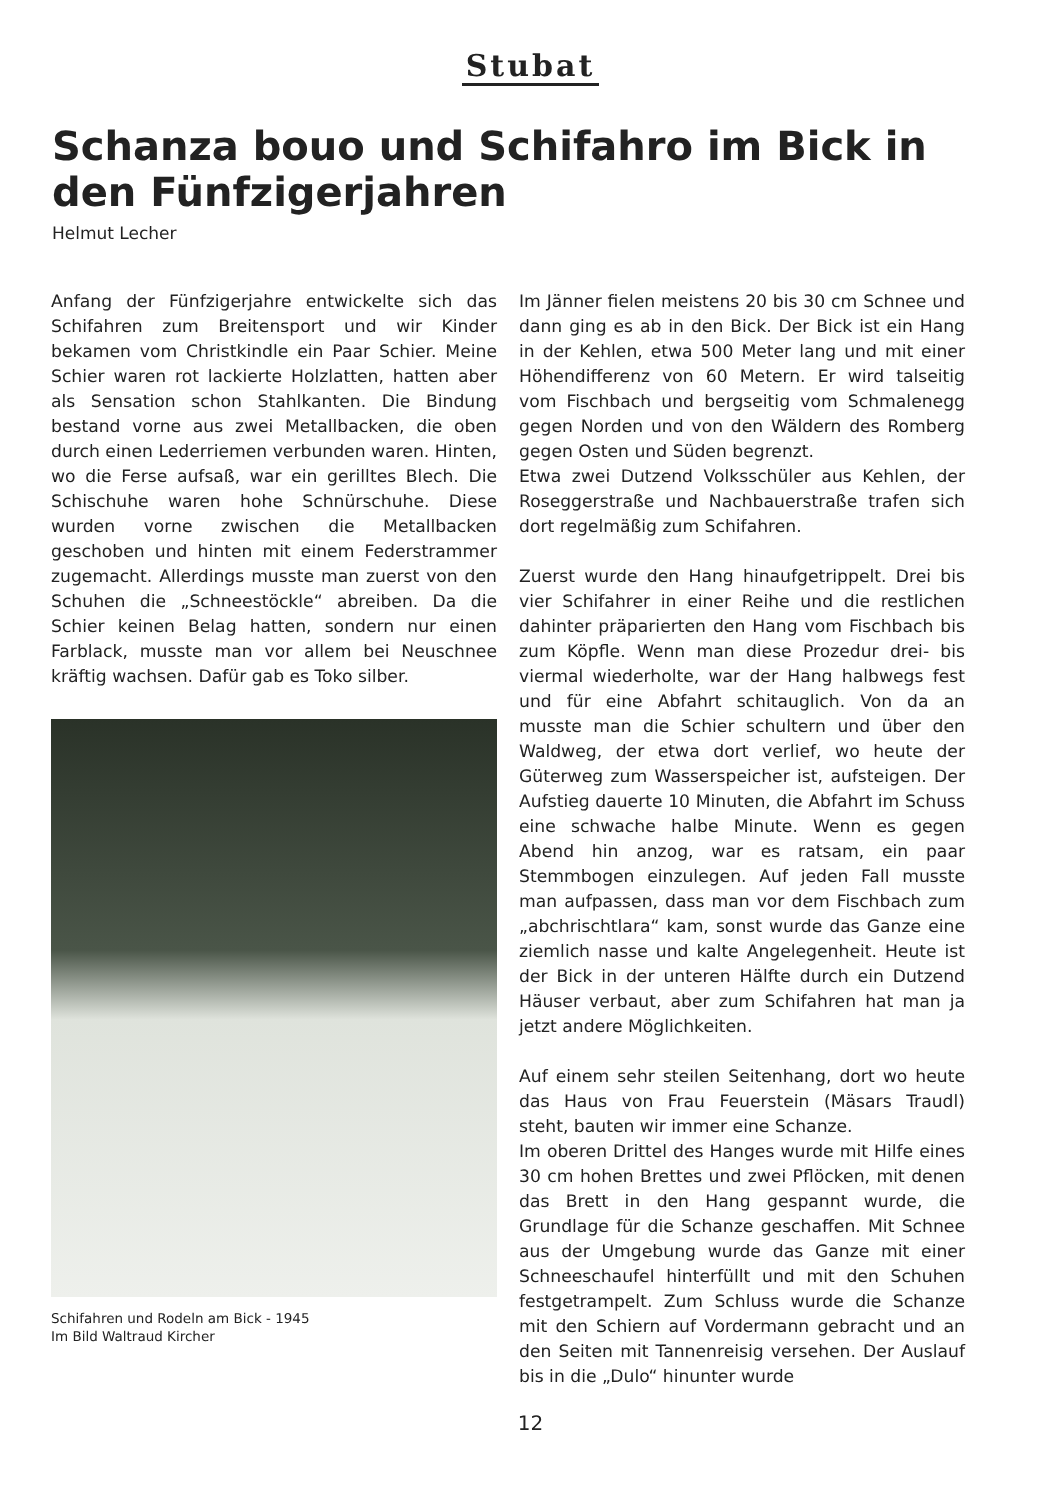Stubat
Schanza bouo und Schifahro im Bick in den Fünfzigerjahren
Helmut Lecher
Anfang der Fünfzigerjahre entwickelte sich das Schifahren zum Breitensport und wir Kinder bekamen vom Christkindle ein Paar Schier. Meine Schier waren rot lackierte Holzlatten, hatten aber als Sensation schon Stahlkanten. Die Bindung bestand vorne aus zwei Metallbacken, die oben durch einen Lederriemen verbunden waren. Hinten, wo die Ferse aufsaß, war ein gerilltes Blech. Die Schischuhe waren hohe Schnürschuhe. Diese wurden vorne zwischen die Metallbacken geschoben und hinten mit einem Federstrammer zugemacht. Allerdings musste man zuerst von den Schuhen die „Schneestöckle“ abreiben. Da die Schier keinen Belag hatten, sondern nur einen Farblack, musste man vor allem bei Neuschnee kräftig wachsen. Dafür gab es Toko silber.
Schifahren und Rodeln am Bick - 1945
Im Bild Waltraud Kircher
Im Jänner fielen meistens 20 bis 30 cm Schnee und dann ging es ab in den Bick. Der Bick ist ein Hang in der Kehlen, etwa 500 Meter lang und mit einer Höhendifferenz von 60 Metern. Er wird talseitig vom Fischbach und bergseitig vom Schmalenegg gegen Norden und von den Wäldern des Romberg gegen Osten und Süden begrenzt.
Etwa zwei Dutzend Volksschüler aus Kehlen, der Roseggerstraße und Nachbauerstraße trafen sich dort regelmäßig zum Schifahren.
Zuerst wurde den Hang hinaufgetrippelt. Drei bis vier Schifahrer in einer Reihe und die restlichen dahinter präparierten den Hang vom Fischbach bis zum Köpfle. Wenn man diese Prozedur drei- bis viermal wiederholte, war der Hang halbwegs fest und für eine Abfahrt schitauglich. Von da an musste man die Schier schultern und über den Waldweg, der etwa dort verlief, wo heute der Güterweg zum Wasserspeicher ist, aufsteigen. Der Aufstieg dauerte 10 Minuten, die Abfahrt im Schuss eine schwache halbe Minute. Wenn es gegen Abend hin anzog, war es ratsam, ein paar Stemmbogen einzulegen. Auf jeden Fall musste man aufpassen, dass man vor dem Fischbach zum „abchrischtlara“ kam, sonst wurde das Ganze eine ziemlich nasse und kalte Angelegenheit. Heute ist der Bick in der unteren Hälfte durch ein Dutzend Häuser verbaut, aber zum Schifahren hat man ja jetzt andere Möglichkeiten.
Auf einem sehr steilen Seitenhang, dort wo heute das Haus von Frau Feuerstein (Mäsars Traudl) steht, bauten wir immer eine Schanze.
Im oberen Drittel des Hanges wurde mit Hilfe eines 30 cm hohen Brettes und zwei Pflöcken, mit denen das Brett in den Hang gespannt wurde, die Grundlage für die Schanze geschaffen. Mit Schnee aus der Umgebung wurde das Ganze mit einer Schneeschaufel hinterfüllt und mit den Schuhen festgetrampelt. Zum Schluss wurde die Schanze mit den Schiern auf Vordermann gebracht und an den Seiten mit Tannenreisig versehen. Der Auslauf bis in die „Dulo“ hinunter wurde
12